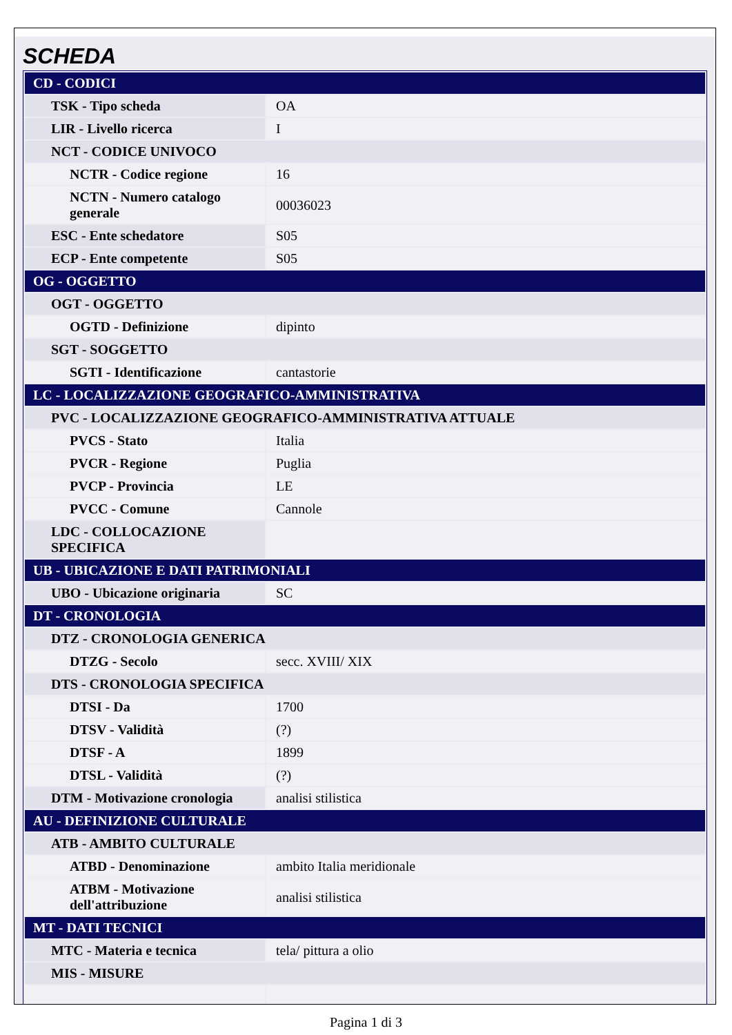SCHEDA
| CD - CODICI | |
| TSK - Tipo scheda | OA |
| LIR - Livello ricerca | I |
| NCT - CODICE UNIVOCO | |
| NCTR - Codice regione | 16 |
| NCTN - Numero catalogo generale | 00036023 |
| ESC - Ente schedatore | S05 |
| ECP - Ente competente | S05 |
| OG - OGGETTO | |
| OGT - OGGETTO | |
| OGTD - Definizione | dipinto |
| SGT - SOGGETTO | |
| SGTI - Identificazione | cantastorie |
| LC - LOCALIZZAZIONE GEOGRAFICO-AMMINISTRATIVA | |
| PVC - LOCALIZZAZIONE GEOGRAFICO-AMMINISTRATIVA ATTUALE | |
| PVCS - Stato | Italia |
| PVCR - Regione | Puglia |
| PVCP - Provincia | LE |
| PVCC - Comune | Cannole |
| LDC - COLLOCAZIONE SPECIFICA | |
| UB - UBICAZIONE E DATI PATRIMONIALI | |
| UBO - Ubicazione originaria | SC |
| DT - CRONOLOGIA | |
| DTZ - CRONOLOGIA GENERICA | |
| DTZG - Secolo | secc. XVIII/ XIX |
| DTS - CRONOLOGIA SPECIFICA | |
| DTSI - Da | 1700 |
| DTSV - Validità | (?) |
| DTSF - A | 1899 |
| DTSL - Validità | (?) |
| DTM - Motivazione cronologia | analisi stilistica |
| AU - DEFINIZIONE CULTURALE | |
| ATB - AMBITO CULTURALE | |
| ATBD - Denominazione | ambito Italia meridionale |
| ATBM - Motivazione dell'attribuzione | analisi stilistica |
| MT - DATI TECNICI | |
| MTC - Materia e tecnica | tela/ pittura a olio |
| MIS - MISURE | |
Pagina 1 di 3